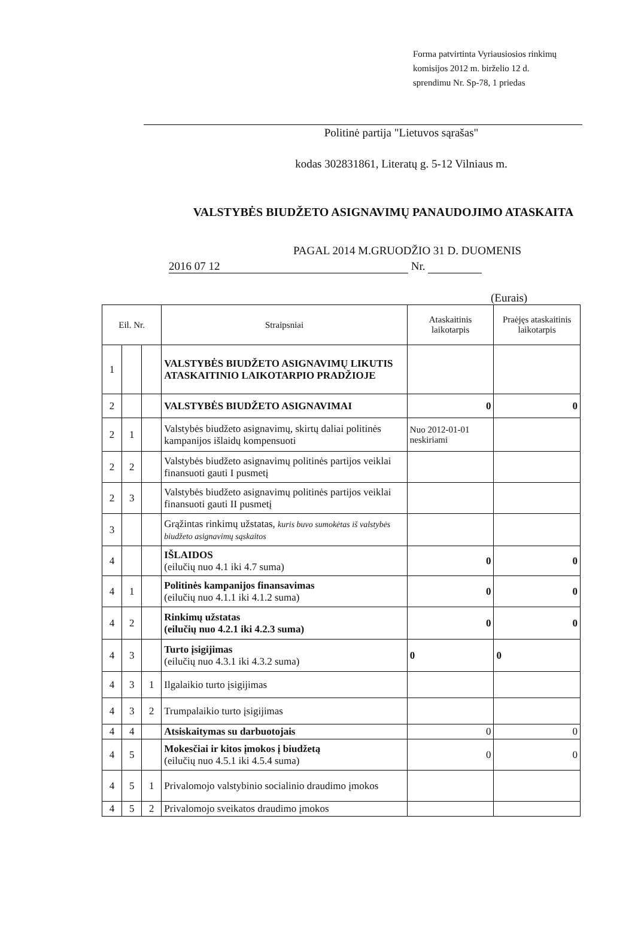Forma patvirtinta Vyriausiosios rinkimų
komisijos 2012 m. birželio 12 d.
sprendimu Nr. Sp-78, 1 priedas
Politinė partija "Lietuvos sąrašas"
kodas 302831861, Literatų g. 5-12 Vilniaus m.
VALSTYBĖS BIUDŽETO ASIGNAVIMŲ PANAUDOJIMO ATASKAITA
PAGAL 2014 M.GRUODŽIO 31 D. DUOMENIS
2016 07 12 Nr.
(Eurais)
| Eil. Nr. | | | Straipsniai | Ataskaitinis laikotarpis | Praėjęs ataskaitinis laikotarpis |
| --- | --- | --- | --- | --- | --- |
| 1 | | | VALSTYBĖS BIUDŽETO ASIGNAVIMŲ LIKUTIS ATASKAITINIO LAIKOTARPIO PRADŽIOJE | | |
| 2 | | | VALSTYBĖS BIUDŽETO ASIGNAVIMAI | 0 | 0 |
| 2 | 1 | | Valstybės biudžeto asignavimų, skirtų daliai politinės kampanijos išlaidų kompensuoti | Nuo 2012-01-01 neskiriami | |
| 2 | 2 | | Valstybės biudžeto asignavimų politinės partijos veiklai finansuoti gauti I pusmetį | | |
| 2 | 3 | | Valstybės biudžeto asignavimų politinės partijos veiklai finansuoti gauti II pusmetį | | |
| 3 | | | Grąžintas rinkimų užstatas, kuris buvo sumokėtas iš valstybės biudžeto asignavimų sąskaitos | | |
| 4 | | | IŠLAIDOS (eilučių nuo 4.1 iki 4.7 suma) | 0 | 0 |
| 4 | 1 | | Politinės kampanijos finansavimas (eilučių nuo 4.1.1 iki 4.1.2 suma) | 0 | 0 |
| 4 | 2 | | Rinkimų užstatas (eilučių nuo 4.2.1 iki 4.2.3 suma) | 0 | 0 |
| 4 | 3 | | Turto įsigijimas (eilučių nuo 4.3.1 iki 4.3.2 suma) | 0 | 0 |
| 4 | 3 | 1 | Ilgalaikio turto įsigijimas | | |
| 4 | 3 | 2 | Trumpalaikio turto įsigijimas | | |
| 4 | 4 | | Atsiskaitymas su darbuotojais | 0 | 0 |
| 4 | 5 | | Mokesčiai ir kitos įmokos į biudžetą (eilučių nuo 4.5.1 iki 4.5.4 suma) | 0 | 0 |
| 4 | 5 | 1 | Privalomojo valstybinio socialinio draudimo įmokos | | |
| 4 | 5 | 2 | Privalomojo sveikatos draudimo įmokos | | |